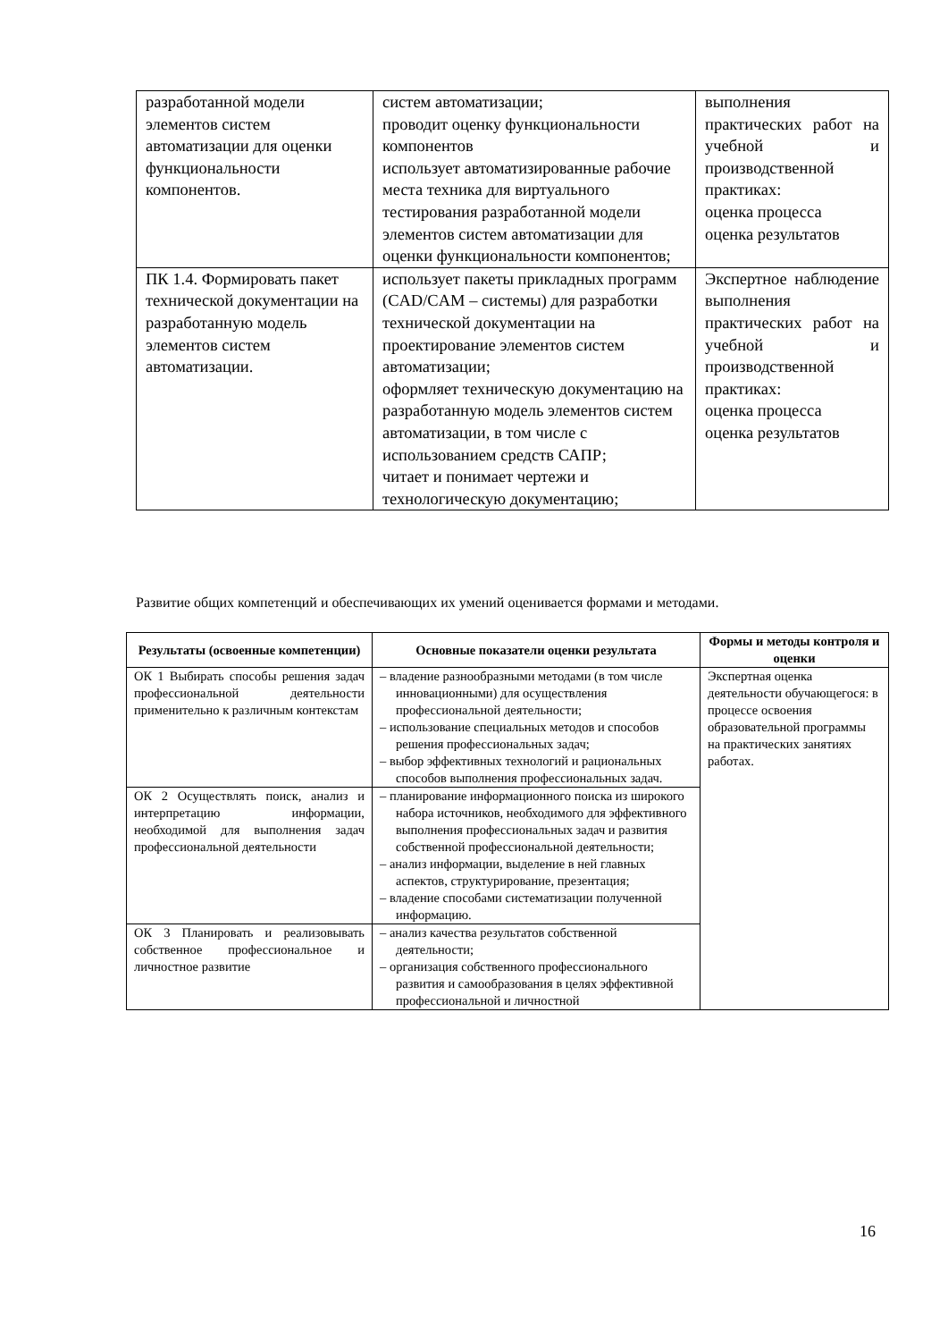| разработанной модели элементов систем автоматизации для оценки функциональности компонентов. | систем автоматизации; проводит оценку функциональности компонентов использует автоматизированные рабочие места техника для виртуального тестирования разработанной модели элементов систем автоматизации для оценки функциональности компонентов; | выполнения практических работ на учебной и производственной практиках: оценка процесса оценка результатов |
| ПК 1.4. Формировать пакет технической документации на разработанную модель элементов систем автоматизации. | использует пакеты прикладных программ (CAD/CAM – системы) для разработки технической документации на проектирование элементов систем автоматизации; оформляет техническую документацию на разработанную модель элементов систем автоматизации, в том числе с использованием средств САПР; читает и понимает чертежи и технологическую документацию; | Экспертное наблюдение выполнения практических работ на учебной и производственной практиках: оценка процесса оценка результатов |
Развитие общих компетенций и обеспечивающих их умений оценивается формами и методами.
| Результаты (освоенные компетенции) | Основные показатели оценки результата | Формы и методы контроля и оценки |
| --- | --- | --- |
| ОК 1 Выбирать способы решения задач профессиональной деятельности применительно к различным контекстам | – владение разнообразными методами (в том числе инновационными) для осуществления профессиональной деятельности; – использование специальных методов и способов решения профессиональных задач; – выбор эффективных технологий и рациональных способов выполнения профессиональных задач. | Экспертная оценка деятельности обучающегося: в процессе освоения образовательной программы на практических занятиях работах. |
| ОК 2 Осуществлять поиск, анализ и интерпретацию информации, необходимой для выполнения задач профессиональной деятельности | – планирование информационного поиска из широкого набора источников, необходимого для эффективного выполнения профессиональных задач и развития собственной профессиональной деятельности; – анализ информации, выделение в ней главных аспектов, структурирование, презентация; – владение способами систематизации полученной информацию. | |
| ОК 3 Планировать и реализовывать собственное профессиональное и личностное развитие | – анализ качества результатов собственной деятельности; – организация собственного профессионального развития и самообразования в целях эффективной профессиональной и личностной | |
16